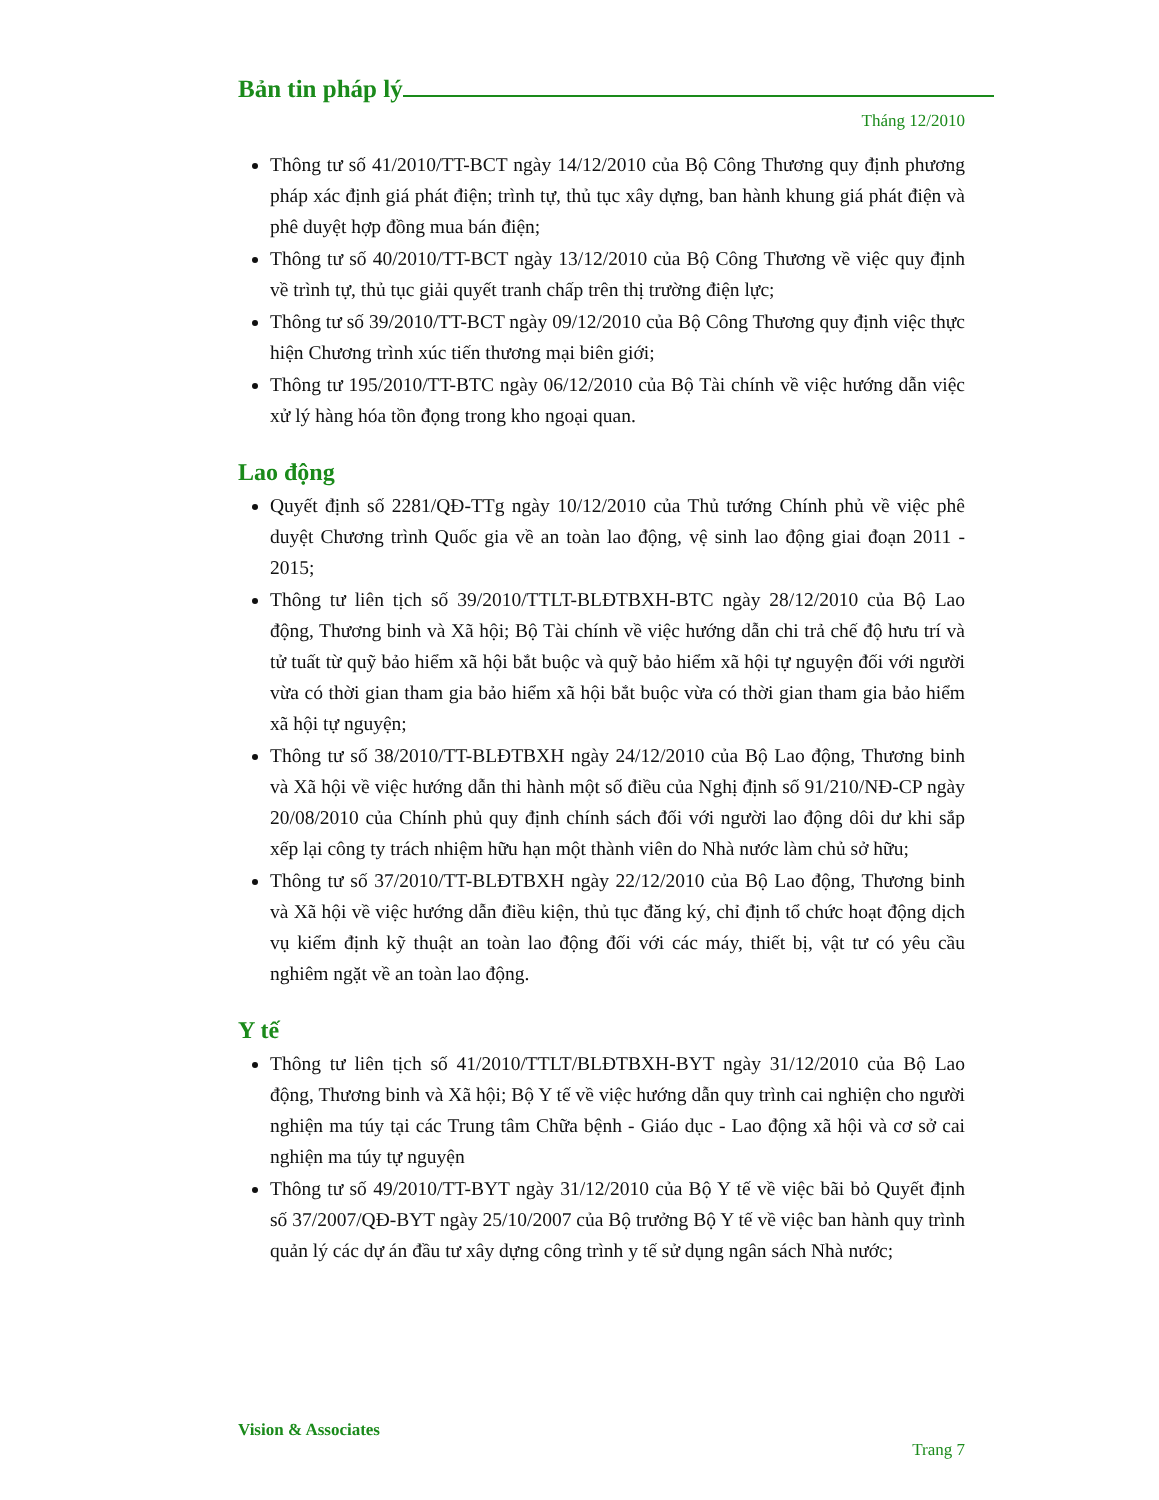Bản tin pháp lý
Tháng 12/2010
Thông tư số 41/2010/TT-BCT ngày 14/12/2010 của Bộ Công Thương quy định phương pháp xác định giá phát điện; trình tự, thủ tục xây dựng, ban hành khung giá phát điện và phê duyệt hợp đồng mua bán điện;
Thông tư số 40/2010/TT-BCT ngày 13/12/2010 của Bộ Công Thương về việc quy định về trình tự, thủ tục giải quyết tranh chấp trên thị trường điện lực;
Thông tư số 39/2010/TT-BCT ngày 09/12/2010 của Bộ Công Thương quy định việc thực hiện Chương trình xúc tiến thương mại biên giới;
Thông tư 195/2010/TT-BTC ngày 06/12/2010 của Bộ Tài chính về việc hướng dẫn việc xử lý hàng hóa tồn đọng trong kho ngoại quan.
Lao động
Quyết định số 2281/QĐ-TTg ngày 10/12/2010 của Thủ tướng Chính phủ về việc phê duyệt Chương trình Quốc gia về an toàn lao động, vệ sinh lao động giai đoạn 2011 - 2015;
Thông tư liên tịch số 39/2010/TTLT-BLĐTBXH-BTC ngày 28/12/2010 của Bộ Lao động, Thương binh và Xã hội; Bộ Tài chính về việc hướng dẫn chi trả chế độ hưu trí và tử tuất từ quỹ bảo hiểm xã hội bắt buộc và quỹ bảo hiểm xã hội tự nguyện đối với người vừa có thời gian tham gia bảo hiểm xã hội bắt buộc vừa có thời gian tham gia bảo hiểm xã hội tự nguyện;
Thông tư số 38/2010/TT-BLĐTBXH ngày 24/12/2010 của Bộ Lao động, Thương binh và Xã hội về việc hướng dẫn thi hành một số điều của Nghị định số 91/210/NĐ-CP ngày 20/08/2010 của Chính phủ quy định chính sách đối với người lao động dôi dư khi sắp xếp lại công ty trách nhiệm hữu hạn một thành viên do Nhà nước làm chủ sở hữu;
Thông tư số 37/2010/TT-BLĐTBXH ngày 22/12/2010 của Bộ Lao động, Thương binh và Xã hội về việc hướng dẫn điều kiện, thủ tục đăng ký, chỉ định tổ chức hoạt động dịch vụ kiểm định kỹ thuật an toàn lao động đối với các máy, thiết bị, vật tư có yêu cầu nghiêm ngặt về an toàn lao động.
Y tế
Thông tư liên tịch số 41/2010/TTLT/BLĐTBXH-BYT ngày 31/12/2010 của Bộ Lao động, Thương binh và Xã hội; Bộ Y tế về việc hướng dẫn quy trình cai nghiện cho người nghiện ma túy tại các Trung tâm Chữa bệnh - Giáo dục - Lao động xã hội và cơ sở cai nghiện ma túy tự nguyện
Thông tư số 49/2010/TT-BYT ngày 31/12/2010 của Bộ Y tế về việc bãi bỏ Quyết định số 37/2007/QĐ-BYT ngày 25/10/2007 của Bộ trưởng Bộ Y tế về việc ban hành quy trình quản lý các dự án đầu tư xây dựng công trình y tế sử dụng ngân sách Nhà nước;
Vision & Associates
Trang 7